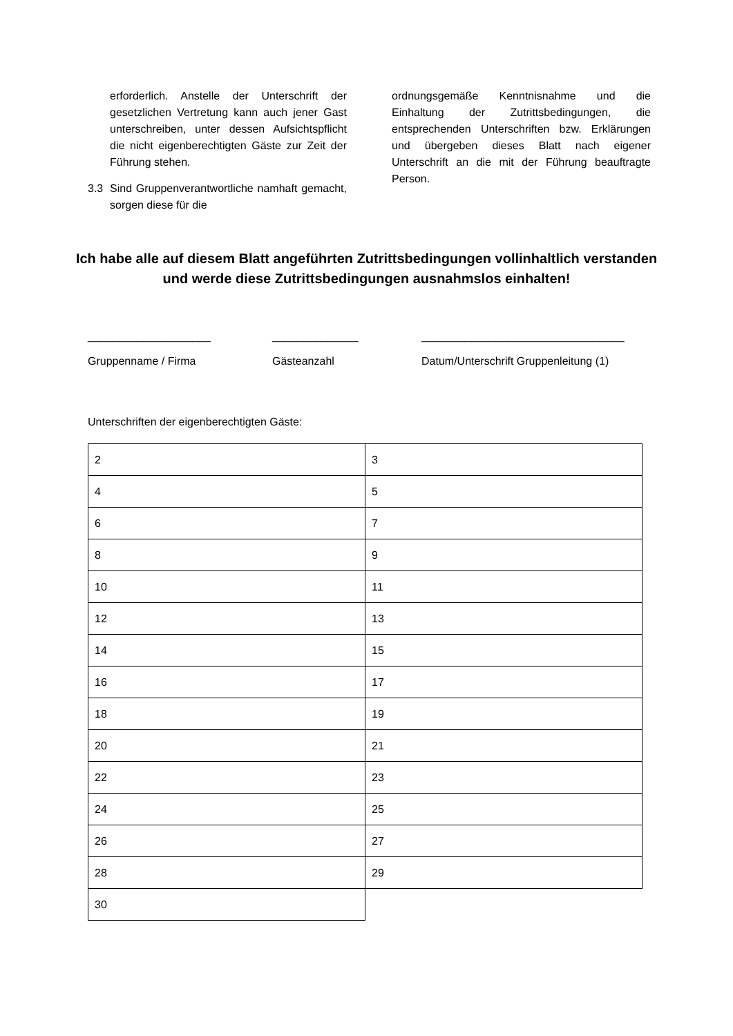erforderlich. Anstelle der Unterschrift der gesetzlichen Vertretung kann auch jener Gast unterschreiben, unter dessen Aufsichtspflicht die nicht eigenberechtigten Gäste zur Zeit der Führung stehen.
3.3 Sind Gruppenverantwortliche namhaft gemacht, sorgen diese für die
ordnungsgemäße Kenntnisnahme und die Einhaltung der Zutrittsbedingungen, die entsprechenden Unterschriften bzw. Erklärungen und übergeben dieses Blatt nach eigener Unterschrift an die mit der Führung beauftragte Person.
Ich habe alle auf diesem Blatt angeführten Zutrittsbedingungen vollinhaltlich verstanden und werde diese Zutrittsbedingungen ausnahmslos einhalten!
____________________
Gruppenname / Firma
______________
Gästeanzahl
_________________________________
Datum/Unterschrift Gruppenleitung (1)
Unterschriften der eigenberechtigten Gäste:
| 2 | 3 |
| 4 | 5 |
| 6 | 7 |
| 8 | 9 |
| 10 | 11 |
| 12 | 13 |
| 14 | 15 |
| 16 | 17 |
| 18 | 19 |
| 20 | 21 |
| 22 | 23 |
| 24 | 25 |
| 26 | 27 |
| 28 | 29 |
| 30 | |